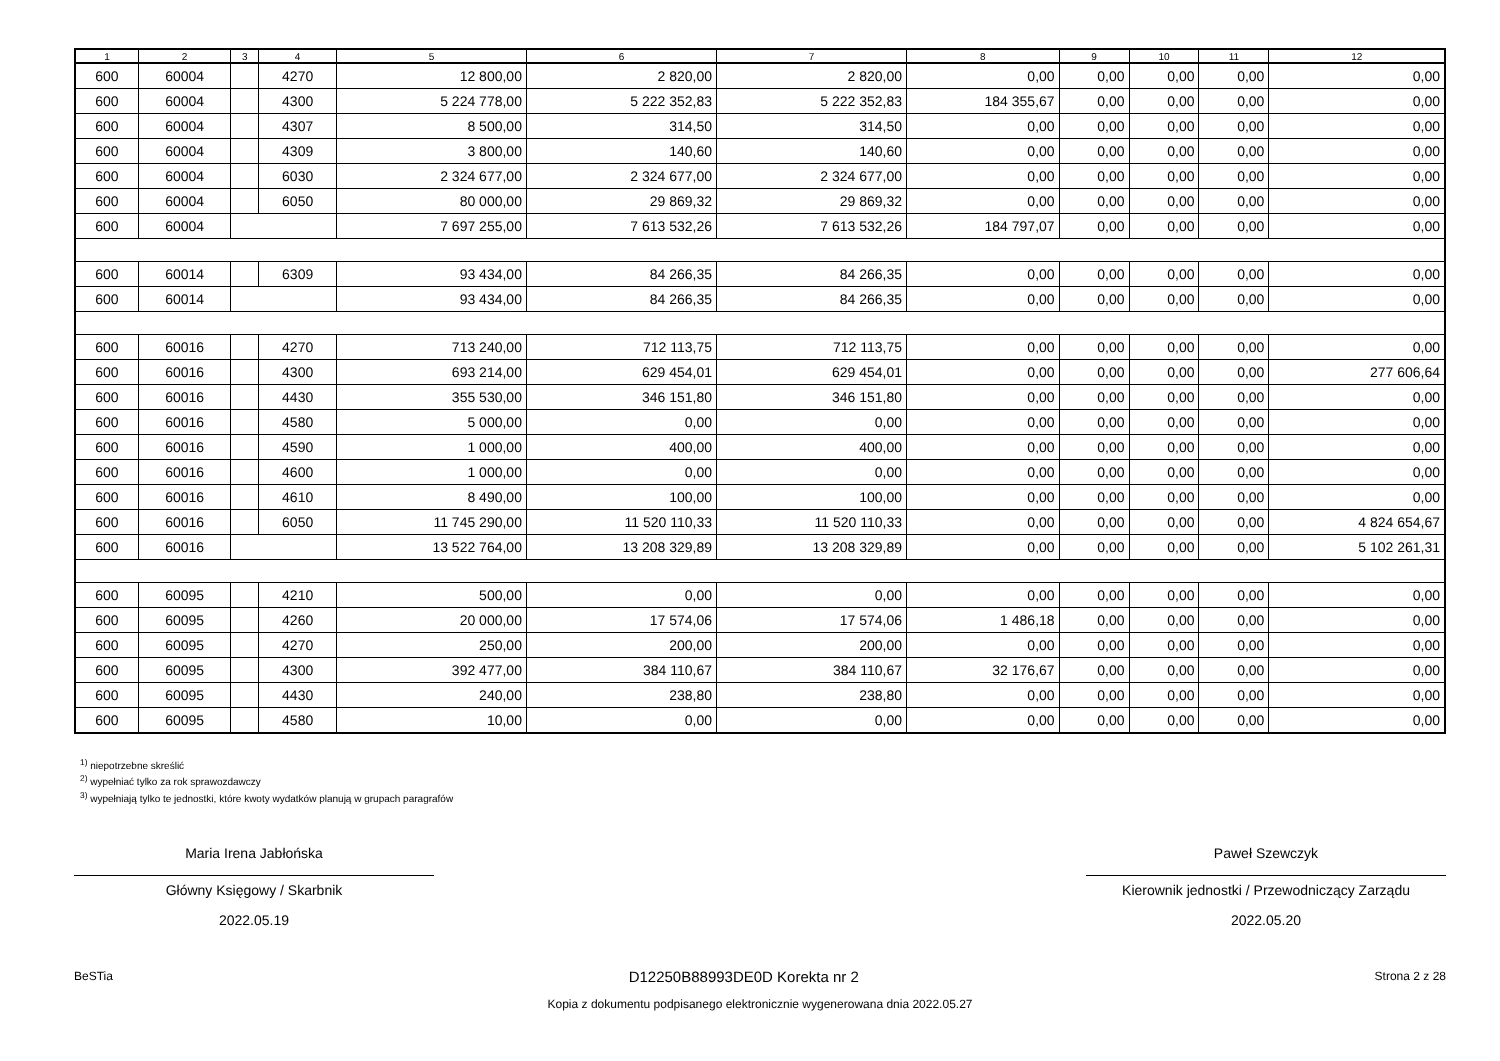| 1 | 2 | 3 | 4 | 5 | 6 | 7 | 8 | 9 | 10 | 11 | 12 |
| --- | --- | --- | --- | --- | --- | --- | --- | --- | --- | --- | --- |
| 600 | 60004 | | 4270 | 12 800,00 | 2 820,00 | 2 820,00 | 0,00 | 0,00 | 0,00 | 0,00 | 0,00 |
| 600 | 60004 | | 4300 | 5 224 778,00 | 5 222 352,83 | 5 222 352,83 | 184 355,67 | 0,00 | 0,00 | 0,00 | 0,00 |
| 600 | 60004 | | 4307 | 8 500,00 | 314,50 | 314,50 | 0,00 | 0,00 | 0,00 | 0,00 | 0,00 |
| 600 | 60004 | | 4309 | 3 800,00 | 140,60 | 140,60 | 0,00 | 0,00 | 0,00 | 0,00 | 0,00 |
| 600 | 60004 | | 6030 | 2 324 677,00 | 2 324 677,00 | 2 324 677,00 | 0,00 | 0,00 | 0,00 | 0,00 | 0,00 |
| 600 | 60004 | | 6050 | 80 000,00 | 29 869,32 | 29 869,32 | 0,00 | 0,00 | 0,00 | 0,00 | 0,00 |
| 600 | 60004 | | | 7 697 255,00 | 7 613 532,26 | 7 613 532,26 | 184 797,07 | 0,00 | 0,00 | 0,00 | 0,00 |
| 600 | 60014 | | 6309 | 93 434,00 | 84 266,35 | 84 266,35 | 0,00 | 0,00 | 0,00 | 0,00 | 0,00 |
| 600 | 60014 | | | 93 434,00 | 84 266,35 | 84 266,35 | 0,00 | 0,00 | 0,00 | 0,00 | 0,00 |
| 600 | 60016 | | 4270 | 713 240,00 | 712 113,75 | 712 113,75 | 0,00 | 0,00 | 0,00 | 0,00 | 0,00 |
| 600 | 60016 | | 4300 | 693 214,00 | 629 454,01 | 629 454,01 | 0,00 | 0,00 | 0,00 | 0,00 | 277 606,64 |
| 600 | 60016 | | 4430 | 355 530,00 | 346 151,80 | 346 151,80 | 0,00 | 0,00 | 0,00 | 0,00 | 0,00 |
| 600 | 60016 | | 4580 | 5 000,00 | 0,00 | 0,00 | 0,00 | 0,00 | 0,00 | 0,00 | 0,00 |
| 600 | 60016 | | 4590 | 1 000,00 | 400,00 | 400,00 | 0,00 | 0,00 | 0,00 | 0,00 | 0,00 |
| 600 | 60016 | | 4600 | 1 000,00 | 0,00 | 0,00 | 0,00 | 0,00 | 0,00 | 0,00 | 0,00 |
| 600 | 60016 | | 4610 | 8 490,00 | 100,00 | 100,00 | 0,00 | 0,00 | 0,00 | 0,00 | 0,00 |
| 600 | 60016 | | 6050 | 11 745 290,00 | 11 520 110,33 | 11 520 110,33 | 0,00 | 0,00 | 0,00 | 0,00 | 4 824 654,67 |
| 600 | 60016 | | | 13 522 764,00 | 13 208 329,89 | 13 208 329,89 | 0,00 | 0,00 | 0,00 | 0,00 | 5 102 261,31 |
| 600 | 60095 | | 4210 | 500,00 | 0,00 | 0,00 | 0,00 | 0,00 | 0,00 | 0,00 | 0,00 |
| 600 | 60095 | | 4260 | 20 000,00 | 17 574,06 | 17 574,06 | 1 486,18 | 0,00 | 0,00 | 0,00 | 0,00 |
| 600 | 60095 | | 4270 | 250,00 | 200,00 | 200,00 | 0,00 | 0,00 | 0,00 | 0,00 | 0,00 |
| 600 | 60095 | | 4300 | 392 477,00 | 384 110,67 | 384 110,67 | 32 176,67 | 0,00 | 0,00 | 0,00 | 0,00 |
| 600 | 60095 | | 4430 | 240,00 | 238,80 | 238,80 | 0,00 | 0,00 | 0,00 | 0,00 | 0,00 |
| 600 | 60095 | | 4580 | 10,00 | 0,00 | 0,00 | 0,00 | 0,00 | 0,00 | 0,00 | 0,00 |
<sup>1)</sup> niepotrzebne skreślić
<sup>2)</sup> wypełniać tylko za rok sprawozdawczy
<sup>3)</sup> wypełniają tylko te jednostki, które kwoty wydatków planują w grupach paragrafów
Maria Irena Jabłońska
Główny Księgowy / Skarbnik
2022.05.19
Paweł Szewczyk
Kierownik jednostki / Przewodniczący Zarządu
2022.05.20
BeSTia D12250B88993DE0D Korekta nr 2 Strona 2 z 28
Kopia z dokumentu podpisanego elektronicznie wygenerowana dnia 2022.05.27